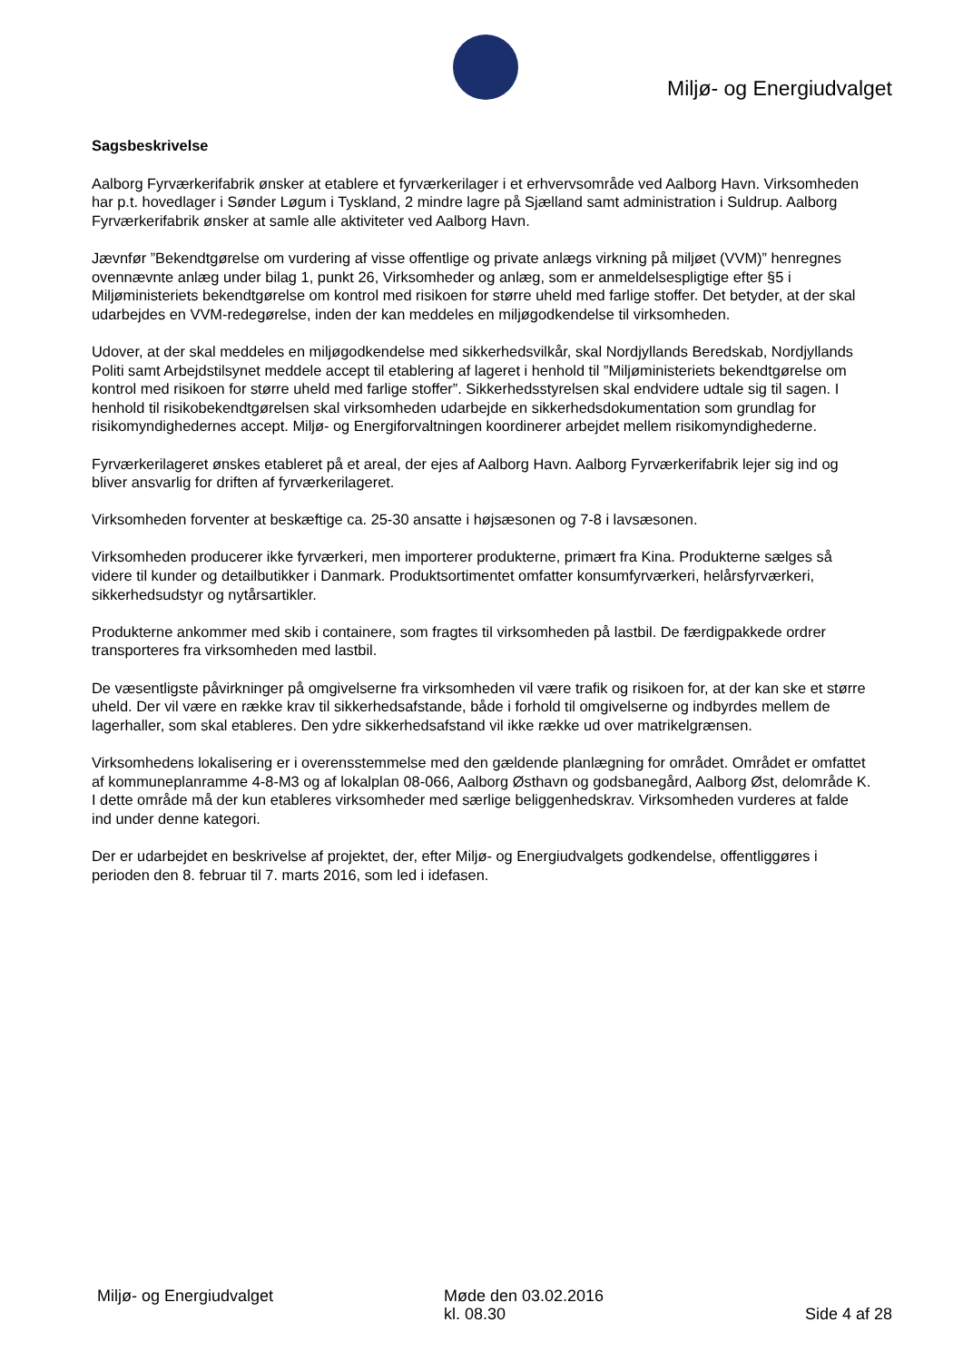Miljø- og Energiudvalget
Sagsbeskrivelse
Aalborg Fyrværkerifabrik ønsker at etablere et fyrværkerilager i et erhvervsområde ved Aalborg Havn. Virksomheden har p.t. hovedlager i Sønder Løgum i Tyskland, 2 mindre lagre på Sjælland samt administration i Suldrup. Aalborg Fyrværkerifabrik ønsker at samle alle aktiviteter ved Aalborg Havn.
Jævnfør ”Bekendtgørelse om vurdering af visse offentlige og private anlægs virkning på miljøet (VVM)” henregnes ovennævnte anlæg under bilag 1, punkt 26, Virksomheder og anlæg, som er anmeldelsespligtige efter §5 i Miljøministeriets bekendtgørelse om kontrol med risikoen for større uheld med farlige stoffer. Det betyder, at der skal udarbejdes en VVM-redegørelse, inden der kan meddeles en miljøgodkendelse til virksomheden.
Udover, at der skal meddeles en miljøgodkendelse med sikkerhedsvilkår, skal Nordjyllands Beredskab, Nordjyllands Politi samt Arbejdstilsynet meddele accept til etablering af lageret i henhold til ”Miljøministeriets bekendtgørelse om kontrol med risikoen for større uheld med farlige stoffer”. Sikkerhedsstyrelsen skal endvidere udtale sig til sagen. I henhold til risikobekendtgørelsen skal virksomheden udarbejde en sikkerhedsdokumentation som grundlag for risikomyndighedernes accept. Miljø- og Energiforvaltningen koordinerer arbejdet mellem risikomyndighederne.
Fyrværkerilageret ønskes etableret på et areal, der ejes af Aalborg Havn. Aalborg Fyrværkerifabrik lejer sig ind og bliver ansvarlig for driften af fyrværkerilageret.
Virksomheden forventer at beskæftige ca. 25-30 ansatte i højsæsonen og 7-8 i lavsæsonen.
Virksomheden producerer ikke fyrværkeri, men importerer produkterne, primært fra Kina. Produkterne sælges så videre til kunder og detailbutikker i Danmark. Produktsortimentet omfatter konsumfyrværkeri, helårsfyrværkeri, sikkerhedsudstyr og nytårsartikler.
Produkterne ankommer med skib i containere, som fragtes til virksomheden på lastbil. De færdigpakkede ordrer transporteres fra virksomheden med lastbil.
De væsentligste påvirkninger på omgivelserne fra virksomheden vil være trafik og risikoen for, at der kan ske et større uheld. Der vil være en række krav til sikkerhedsafstande, både i forhold til omgivelserne og indbyrdes mellem de lagerhaller, som skal etableres. Den ydre sikkerhedsafstand vil ikke række ud over matrikelgrænsen.
Virksomhedens lokalisering er i overensstemmelse med den gældende planlægning for området. Området er omfattet af kommuneplanramme 4-8-M3 og af lokalplan 08-066, Aalborg Østhavn og godsbanegård, Aalborg Øst, delområde K. I dette område må der kun etableres virksomheder med særlige beliggenhedskrav. Virksomheden vurderes at falde ind under denne kategori.
Der er udarbejdet en beskrivelse af projektet, der, efter Miljø- og Energiudvalgets godkendelse, offentliggøres i perioden den 8. februar til 7. marts 2016, som led i idefasen.
Miljø- og Energiudvalget Møde den 03.02.2016
kl. 08.30
Side 4 af 28